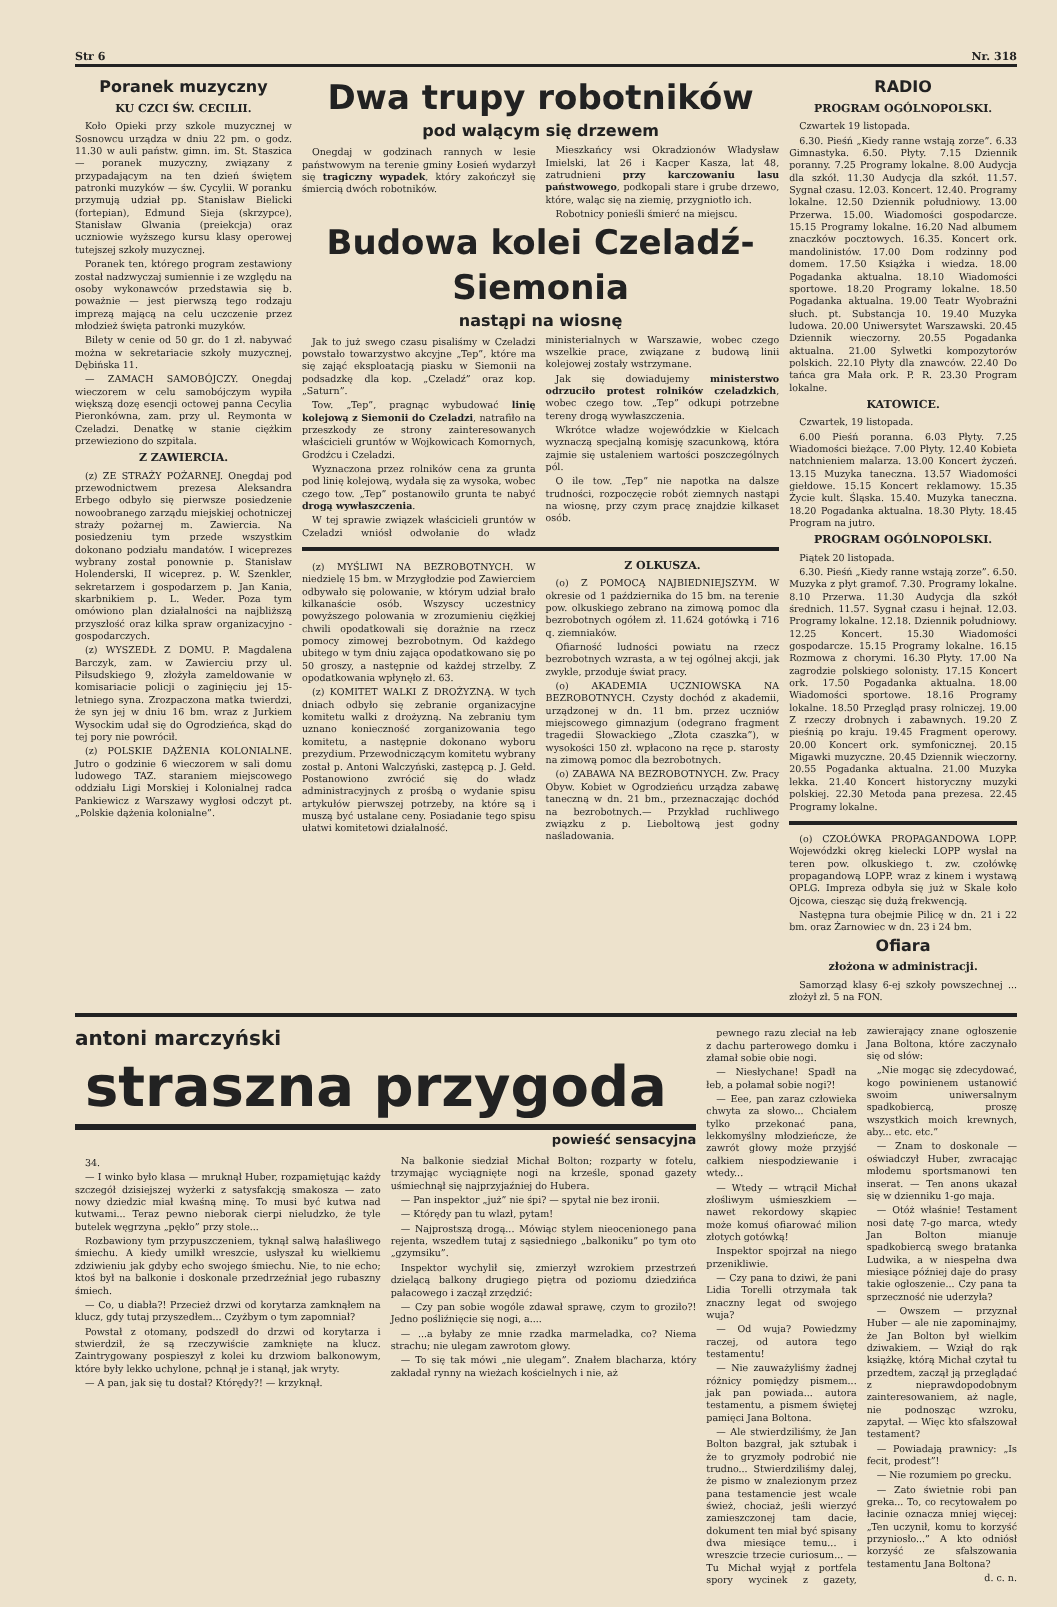Str 6 Nr. 318
Poranek muzyczny
KU CZCI ŚW. CECILII.
Koło Opieki przy szkole muzycznej w Sosnowcu urządza w dniu 22 pm. o godz. 11.30 w auli państw. gimn. im. St. Staszica — poranek muzyczny, związany z przypadającym na ten dzień świętem patronki muzyków — św. Cycylii. W poranku przymują udział pp. Stanisław Bielicki (fortepian), Edmund Sieja (skrzypce), Stanisław Glwania (preiekcja) oraz uczniowie wyższego kursu klasy operowej tutejszej szkoły muzycznej.
Poranek ten, którego program zestawiony został nadzwyczaj sumiennie i ze względu na osoby wykonawców przedstawia się b. poważnie — jest pierwszą tego rodzaju imprezą mającą na celu uczczenie przez młodzież święta patronki muzyków.
Bilety w cenie od 50 gr. do 1 zł. nabywać można w sekretariacie szkoły muzycznej, Dębińska 11.
— ZAMACH SAMOBÓJCZY. Onegdaj wieczorem w celu samobójczym wypiła większą dozę esencji octowej panna Cecylia Pieronkówna, zam. przy ul. Reymonta w Czeladzi. Denatkę w stanie ciężkim przewieziono do szpitala.
Z ZAWIERCIA.
(z) ZE STRAŻY POŻARNEJ. Onegdaj pod przewodnictwem prezesa Aleksandra Erbego odbyło się pierwsze posiedzenie nowoobranego zarządu miejskiej ochotniczej straży pożarnej m. Zawiercia. Na posiedzeniu tym przede wszystkim dokonano podziału mandatów. I wiceprezes wybrany został ponownie p. Stanisław Holenderski, II wiceprez. p. W. Szenkler, sekretarzem i gospodarzem p. Jan Kania, skarbnikiem p. L. Weder. Poza tym omówiono plan działalności na najbliższą przyszłość oraz kilka spraw organizacyjno - gospodarczych.
(z) WYSZEDŁ Z DOMU. P. Magdalena Barczyk, zam. w Zawierciu przy ul. Piłsudskiego 9, złożyła zameldowanie w komisariacie policji o zaginięciu jej 15-letniego syna. Zrozpaczona matka twierdzi, że syn jej w dniu 16 bm. wraz z Jurkiem Wysockim udał się do Ogrodzieńca, skąd do tej pory nie powrócił.
(z) POLSKIE DĄŻENIA KOLONIALNE. Jutro o godzinie 6 wieczorem w sali domu ludowego TAZ. staraniem miejscowego oddziału Ligi Morskiej i Kolonialnej radca Pankiewicz z Warszawy wygłosi odczyt pt. „Polskie dążenia kolonialne”.
Dwa trupy robotników
pod walącym się drzewem
Onegdaj w godzinach rannych w lesie państwowym na terenie gminy Łosień wydarzył się tragiczny wypadek, który zakończył się śmiercią dwóch robotników.
Mieszkańcy wsi Okradzionów Władysław Imielski, lat 26 i Kacper Kasza, lat 48, zatrudnieni przy karczowaniu lasu państwowego, podkopali stare i grube drzewo, które, waląc się na ziemię, przygniotło ich.
Robotnicy ponieśli śmierć na miejscu.
Budowa kolei Czeladź-Siemonia
nastąpi na wiosnę
Jak to już swego czasu pisaliśmy w Czeladzi powstało towarzystwo akcyjne „Tep”, które ma się zająć eksploatacją piasku w Siemonii na podsadzkę dla kop. „Czeladź” oraz kop. „Saturn”.
Tow. „Tep”, pragnąc wybudować linię kolejową z Siemonii do Czeladzi, natrafiło na przeszkody ze strony zainteresowanych właścicieli gruntów w Wojkowicach Komornych, Grodźcu i Czeladzi.
Wyznaczona przez rolników cena za grunta pod linię kolejową, wydała się za wysoka, wobec czego tow. „Tep” postanowiło grunta te nabyć drogą wywłaszczenia.
W tej sprawie związek właścicieli gruntów w Czeladzi wniósł odwołanie do władz ministerialnych w Warszawie, wobec czego wszelkie prace, związane z budową linii kolejowej zostały wstrzymane.
Jak się dowiadujemy ministerstwo odrzuciło protest rolników czeladzkich, wobec czego tow. „Tep” odkupi potrzebne tereny drogą wywłaszczenia.
Wkrótce władze wojewódzkie w Kielcach wyznaczą specjalną komisję szacunkową, która zajmie się ustaleniem wartości poszczególnych pól.
O ile tow. „Tep” nie napotka na dalsze trudności, rozpoczęcie robót ziemnych nastąpi na wiosnę, przy czym pracę znajdzie kilkaset osób.
(z) MYŚLIWI NA BEZROBOTNYCH. W niedzielę 15 bm. w Mrzygłodzie pod Zawierciem odbywało się polowanie, w którym udział brało kilkanaście osób. Wszyscy uczestnicy powyższego polowania w zrozumieniu ciężkiej chwili opodatkowali się dorażnie na rzecz pomocy zimowej bezrobotnym. Od każdego ubitego w tym dniu zająca opodatkowano się po 50 groszy, a następnie od każdej strzelby. Z opodatkowania wpłynęło zł. 63.
(z) KOMITET WALKI Z DROŻYZNĄ. W tych dniach odbyło się zebranie organizacyjne komitetu walki z drożyzną. Na zebraniu tym uznano konieczność zorganizowania tego komitetu, a następnie dokonano wyboru prezydium. Przewodniczącym komitetu wybrany został p. Antoni Walczyński, zastępcą p. J. Gełd. Postanowiono zwrócić się do władz administracyjnych z prośbą o wydanie spisu artykułów pierwszej potrzeby, na które są i muszą być ustalane ceny. Posiadanie tego spisu ułatwi komitetowi działalność.
Z OLKUSZA.
(o) Z POMOCĄ NAJBIEDNIEJSZYM. W okresie od 1 października do 15 bm. na terenie pow. olkuskiego zebrano na zimową pomoc dla bezrobotnych ogółem zł. 11.624 gotówką i 716 q. ziemniaków.
Ofiarność ludności powiatu na rzecz bezrobotnych wzrasta, a w tej ogólnej akcji, jak zwykle, przoduje świat pracy.
(o) AKADEMIA UCZNIOWSKA NA BEZROBOTNYCH. Czysty dochód z akademii, urządzonej w dn. 11 bm. przez uczniów miejscowego gimnazjum (odegrano fragment tragedii Słowackiego „Złota czaszka”), w wysokości 150 zł. wpłacono na ręce p. starosty na zimową pomoc dla bezrobotnych.
(o) ZABAWA NA BEZROBOTNYCH. Zw. Pracy Obyw. Kobiet w Ogrodzieńcu urządza zabawę taneczną w dn. 21 bm., przeznaczając dochód na bezrobotnych.— Przykład ruchliwego związku z p. Lieboltową jest godny naśladowania.
RADIO
PROGRAM OGÓLNOPOLSKI.
Czwartek 19 listopada.
6.30. Pieśń „Kiedy ranne wstają zorze”. 6.33 Gimnastyka. 6.50. Płyty. 7.15 Dziennik poranny. 7.25 Programy lokalne. 8.00 Audycja dla szkół. 11.30 Audycja dla szkół. 11.57. Sygnał czasu. 12.03. Koncert. 12.40. Programy lokalne. 12.50 Dziennik południowy. 13.00 Przerwa. 15.00. Wiadomości gospodarcze. 15.15 Programy lokalne. 16.20 Nad albumem znaczków pocztowych. 16.35. Koncert ork. mandolinistów. 17.00 Dom rodzinny pod domem. 17.50 Książka i wiedza. 18.00 Pogadanka aktualna. 18.10 Wiadomości sportowe. 18.20 Programy lokalne. 18.50 Pogadanka aktualna. 19.00 Teatr Wyobraźni słuch. pt. Substancja 10. 19.40 Muzyka ludowa. 20.00 Uniwersytet Warszawski. 20.45 Dziennik wieczorny. 20.55 Pogadanka aktualna. 21.00 Sylwetki kompozytorów polskich. 22.10 Płyty dla znawców. 22.40 Do tańca gra Mała ork. P. R. 23.30 Program lokalne.
KATOWICE.
Czwartek, 19 listopada.
6.00 Pieśń poranna. 6.03 Płyty. 7.25 Wiadomości bieżące. 7.00 Płyty. 12.40 Kobieta natchnieniem malarza. 13.00 Koncert życzeń. 13.15 Muzyka taneczna. 13.57 Wiadomości giełdowe. 15.15 Koncert reklamowy. 15.35 Życie kult. Śląska. 15.40. Muzyka taneczna. 18.20 Pogadanka aktualna. 18.30 Płyty. 18.45 Program na jutro.
PROGRAM OGÓLNOPOLSKI.
Piątek 20 listopada.
6.30. Pieśń „Kiedy ranne wstają zorze”. 6.50. Muzyka z płyt gramof. 7.30. Programy lokalne. 8.10 Przerwa. 11.30 Audycja dla szkół średnich. 11.57. Sygnał czasu i hejnał. 12.03. Programy lokalne. 12.18. Dziennik południowy. 12.25 Koncert. 15.30 Wiadomości gospodarcze. 15.15 Programy lokalne. 16.15 Rozmowa z chorymi. 16.30 Płyty. 17.00 Na zagrodzie polskiego solonisty. 17.15 Koncert ork. 17.50 Pogadanka aktualna. 18.00 Wiadomości sportowe. 18.16 Programy lokalne. 18.50 Przegląd prasy rolniczej. 19.00 Z rzeczy drobnych i zabawnych. 19.20 Z pieśnią po kraju. 19.45 Fragment operowy. 20.00 Koncert ork. symfonicznej. 20.15 Migawki muzyczne. 20.45 Dziennik wieczorny. 20.55 Pogadanka aktualna. 21.00 Muzyka lekka. 21.40 Koncert historyczny muzyki polskiej. 22.30 Metoda pana prezesa. 22.45 Programy lokalne.
(o) CZOŁÓWKA PROPAGANDOWA LOPP. Wojewódzki okręg kielecki LOPP wysłał na teren pow. olkuskiego t. zw. czołówkę propagandową LOPP. wraz z kinem i wystawą OPLG. Impreza odbyła się już w Skale koło Ojcowa, ciesząc się dużą frekwencją.
Następna tura obejmie Pilicę w dn. 21 i 22 bm. oraz Żarnowiec w dn. 23 i 24 bm.
Ofiara
złożona w administracji.
Samorząd klasy 6-ej szkoły powszechnej ... złożył zł. 5 na FON.
antoni marczyński
straszna przygoda
powieść sensacyjna
34.
— I winko było klasa — mruknął Huber, rozpamiętując każdy szczegół dzisiejszej wyżerki z satysfakcją smakosza — zato nowy dziedzic miał kwaśną minę. To musi być kutwa nad kutwami... Teraz pewno nieborak cierpi nieludzko, że tyle butelek węgrzyna „pękło” przy stole...
Rozbawiony tym przypuszczeniem, tyknął salwą hałaśliwego śmiechu. A kiedy umilkł wreszcie, usłyszał ku wielkiemu zdziwieniu jak gdyby echo swojego śmiechu. Nie, to nie echo; ktoś był na balkonie i doskonale przedrzeźniał jego rubaszny śmiech.
— Co, u diabła?! Przecież drzwi od korytarza zamknąłem na klucz, gdy tutaj przyszedłem... Czyżbym o tym zapomniał?
Powstał z otomany, podszedł do drzwi od korytarza i stwierdził, że są rzeczywiście zamknięte na klucz. Zaintrygowany pospieszył z kolei ku drzwiom balkonowym, które były lekko uchylone, pchnął je i stanął, jak wryty.
— A pan, jak się tu dostał? Którędy?! — krzyknął.
Na balkonie siedział Michał Bolton; rozparty w fotelu, trzymając wyciągnięte nogi na krześle, sponad gazety uśmiechnął się najprzyjaźniej do Hubera.
— Pan inspektor „już” nie śpi? — spytał nie bez ironii.
— Którędy pan tu wlazł, pytam!
— Najprostszą drogą... Mówiąc stylem nieocenionego pana rejenta, wszedłem tutaj z sąsiedniego „balkoniku” po tym oto „gzymsiku”.
Inspektor wychylił się, zmierzył wzrokiem przestrzeń dzielącą balkony drugiego piętra od poziomu dziedzińca pałacowego i zaczął zrzędzić:
— Czy pan sobie wogóle zdawał sprawę, czym to groziło?! Jedno pośliźnięcie się nogi, a....
— ...a byłaby ze mnie rzadka marmeladka, co? Niema strachu; nie ulegam zawrotom głowy.
— To się tak mówi „nie ulegam”. Znałem blacharza, który zakładał rynny na wieżach kościelnych i nie, aż
pewnego razu zleciał na łeb z dachu parterowego domku i złamał sobie obie nogi.
— Niesłychane! Spadł na łeb, a połamał sobie nogi?!
— Eee, pan zaraz człowieka chwyta za słowo... Chciałem tylko przekonać pana, lekkomyślny młodzieńcze, że zawrót głowy może przyjść całkiem niespodziewanie i wtedy...
— Wtedy — wtrącił Michał złośliwym uśmieszkiem — nawet rekordowy skąpiec może komuś ofiarować milion złotych gotówką!
Inspektor spojrzał na niego przenikliwie.
— Czy pana to dziwi, że pani Lidia Torelli otrzymała tak znaczny legat od swojego wuja?
— Od wuja? Powiedzmy raczej, od autora tego testamentu!
— Nie zauważyliśmy żadnej różnicy pomiędzy pismem... jak pan powiada... autora testamentu, a pismem świętej pamięci Jana Boltona.
— Ale stwierdziliśmy, że Jan Bolton bazgrał, jak sztubak i że to gryzmoły podrobić nie trudno... Stwierdziliśmy dalej, że pismo w znalezionym przez pana testamencie jest wcale śwież, chociaż, jeśli wierzyć zamieszczonej tam dacie, dokument ten miał być spisany dwa miesiące temu... i wreszcie trzecie curiosum... — Tu Michał wyjął z portfela spory wycinek z gazety, zawierający znane ogłoszenie Jana Boltona, które zaczynało się od słów:
„Nie mogąc się zdecydować, kogo powinienem ustanowić swoim uniwersalnym spadkobiercą, proszę wszystkich moich krewnych, aby... etc. etc.”
— Znam to doskonale — oświadczył Huber, zwracając młodemu sportsmanowi ten inserat. — Ten anons ukazał się w dzienniku 1-go maja.
— Otóż właśnie! Testament nosi datę 7-go marca, wtedy Jan Bolton mianuje spadkobiercą swego bratanka Ludwika, a w niespełna dwa miesiące później daje do prasy takie ogłoszenie... Czy pana ta sprzeczność nie uderzyła?
— Owszem — przyznał Huber — ale nie zapominajmy, że Jan Bolton był wielkim dziwakiem. — Wziął do rąk książkę, którą Michał czytał tu przedtem, zaczął ją przeglądać z nieprawdopodobnym zainteresowaniem, aż nagle, nie podnosząc wzroku, zapytał. — Więc kto sfałszował testament?
— Powiadają prawnicy: „Is fecit, prodest”!
— Nie rozumiem po grecku.
— Zato świetnie robi pan greka... To, co recytowałem po łacinie oznacza mniej więcej: „Ten uczynił, komu to korzyść przyniosło...” A kto odniósł korzyść ze sfałszowania testamentu Jana Boltona?
d. c. n.